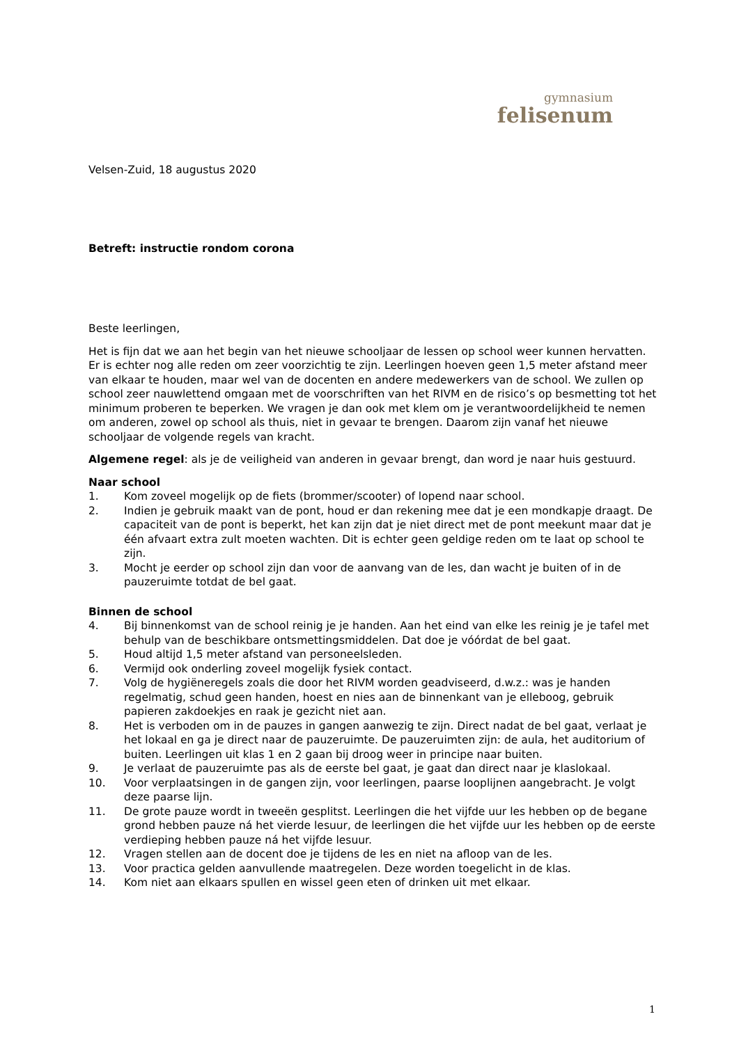gymnasium
felisenum
Velsen-Zuid, 18 augustus 2020
Betreft: instructie rondom corona
Beste leerlingen,
Het is fijn dat we aan het begin van het nieuwe schooljaar de lessen op school weer kunnen hervatten. Er is echter nog alle reden om zeer voorzichtig te zijn. Leerlingen hoeven geen 1,5 meter afstand meer van elkaar te houden, maar wel van de docenten en andere medewerkers van de school. We zullen op school zeer nauwlettend omgaan met de voorschriften van het RIVM en de risico’s op besmetting tot het minimum proberen te beperken. We vragen je dan ook met klem om je verantwoordelijkheid te nemen om anderen, zowel op school als thuis, niet in gevaar te brengen. Daarom zijn vanaf het nieuwe schooljaar de volgende regels van kracht.
Algemene regel: als je de veiligheid van anderen in gevaar brengt, dan word je naar huis gestuurd.
Naar school
1. Kom zoveel mogelijk op de fiets (brommer/scooter) of lopend naar school.
2. Indien je gebruik maakt van de pont, houd er dan rekening mee dat je een mondkapje draagt. De capaciteit van de pont is beperkt, het kan zijn dat je niet direct met de pont meekunt maar dat je één afvaart extra zult moeten wachten. Dit is echter geen geldige reden om te laat op school te zijn.
3. Mocht je eerder op school zijn dan voor de aanvang van de les, dan wacht je buiten of in de pauzeruimte totdat de bel gaat.
Binnen de school
4. Bij binnenkomst van de school reinig je je handen. Aan het eind van elke les reinig je je tafel met behulp van de beschikbare ontsmettingsmiddelen. Dat doe je vóórdat de bel gaat.
5. Houd altijd 1,5 meter afstand van personeelsleden.
6. Vermijd ook onderling zoveel mogelijk fysiek contact.
7. Volg de hygiëneregels zoals die door het RIVM worden geadviseerd, d.w.z.: was je handen regelmatig, schud geen handen, hoest en nies aan de binnenkant van je elleboog, gebruik papieren zakdoekjes en raak je gezicht niet aan.
8. Het is verboden om in de pauzes in gangen aanwezig te zijn. Direct nadat de bel gaat, verlaat je het lokaal en ga je direct naar de pauzeruimte. De pauzeruimten zijn: de aula, het auditorium of buiten. Leerlingen uit klas 1 en 2 gaan bij droog weer in principe naar buiten.
9. Je verlaat de pauzeruimte pas als de eerste bel gaat, je gaat dan direct naar je klaslokaal.
10. Voor verplaatsingen in de gangen zijn, voor leerlingen, paarse looplijnen aangebracht. Je volgt deze paarse lijn.
11. De grote pauze wordt in tweeën gesplitst. Leerlingen die het vijfde uur les hebben op de begane grond hebben pauze ná het vierde lesuur, de leerlingen die het vijfde uur les hebben op de eerste verdieping hebben pauze ná het vijfde lesuur.
12. Vragen stellen aan de docent doe je tijdens de les en niet na afloop van de les.
13. Voor practica gelden aanvullende maatregelen. Deze worden toegelicht in de klas.
14. Kom niet aan elkaars spullen en wissel geen eten of drinken uit met elkaar.
1